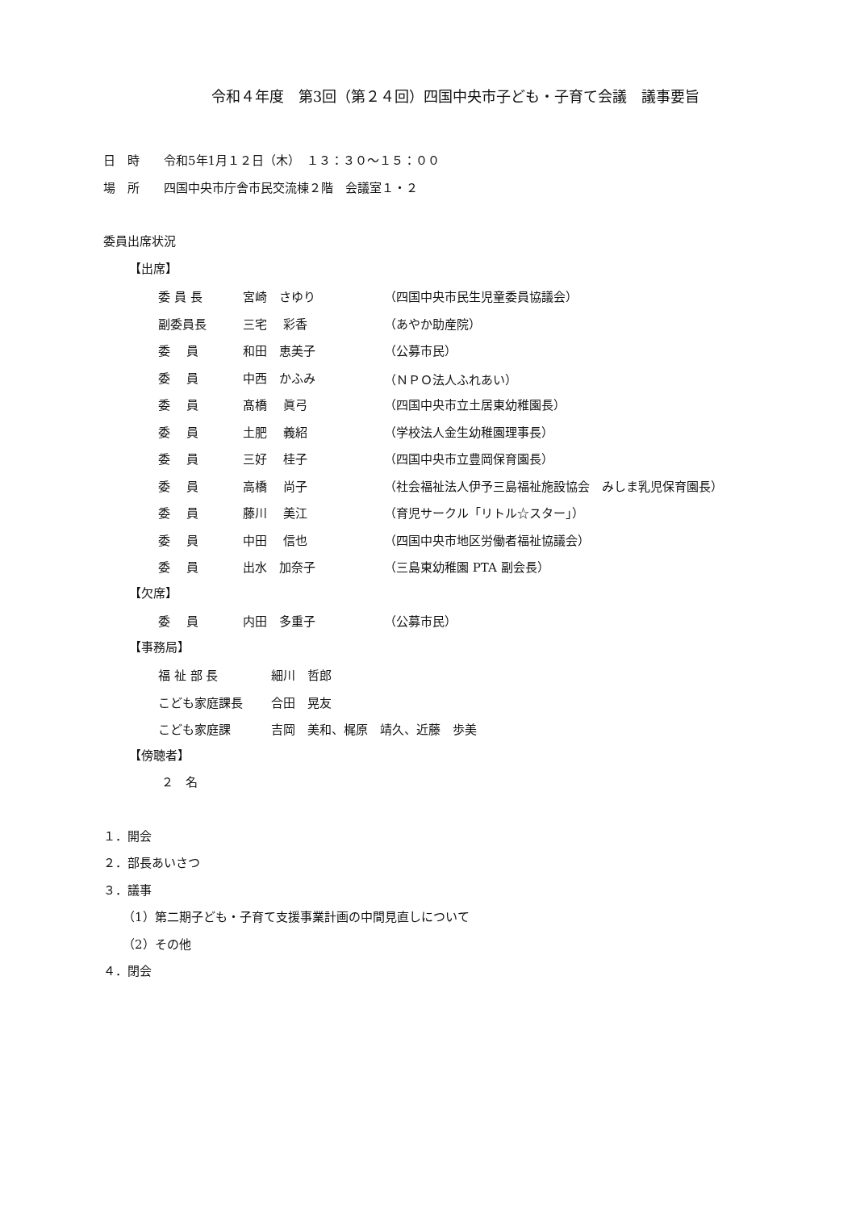令和４年度　第3回（第２４回）四国中央市子ども・子育て会議　議事要旨
日　時　　令和5年1月１２日（木）　１３：３０～１５：００
場　所　　四国中央市庁舎市民交流棟２階　会議室１・２
委員出席状況
【出席】
| 委 員 長 | 宮崎 さゆり | （四国中央市民生児童委員協議会） |
| 副委員長 | 三宅 彩香 | （あやか助産院） |
| 委 員 | 和田 恵美子 | （公募市民） |
| 委 員 | 中西 かふみ | （ＮＰＯ法人ふれあい） |
| 委 員 | 髙橋 眞弓 | （四国中央市立土居東幼稚園長） |
| 委 員 | 土肥 義紹 | （学校法人金生幼稚園理事長） |
| 委 員 | 三好 桂子 | （四国中央市立豊岡保育園長） |
| 委 員 | 高橋 尚子 | （社会福祉法人伊予三島福祉施設協会 みしま乳児保育園長） |
| 委 員 | 藤川 美江 | （育児サークル「リトル☆スター」） |
| 委 員 | 中田 信也 | （四国中央市地区労働者福祉協議会） |
| 委 員 | 出水 加奈子 | （三島東幼稚園 PTA 副会長） |
【欠席】
| 委 員 | 内田 多重子 | （公募市民） |
【事務局】
| 福 祉 部 長 | 細川 哲郎 |
| こども家庭課長 | 合田 晃友 |
| こども家庭課 | 吉岡 美和、梶原 靖久、近藤 歩美 |
【傍聴者】
２　名
１．開会
２．部長あいさつ
３．議事
（1）第二期子ども・子育て支援事業計画の中間見直しについて
（2）その他
４．閉会